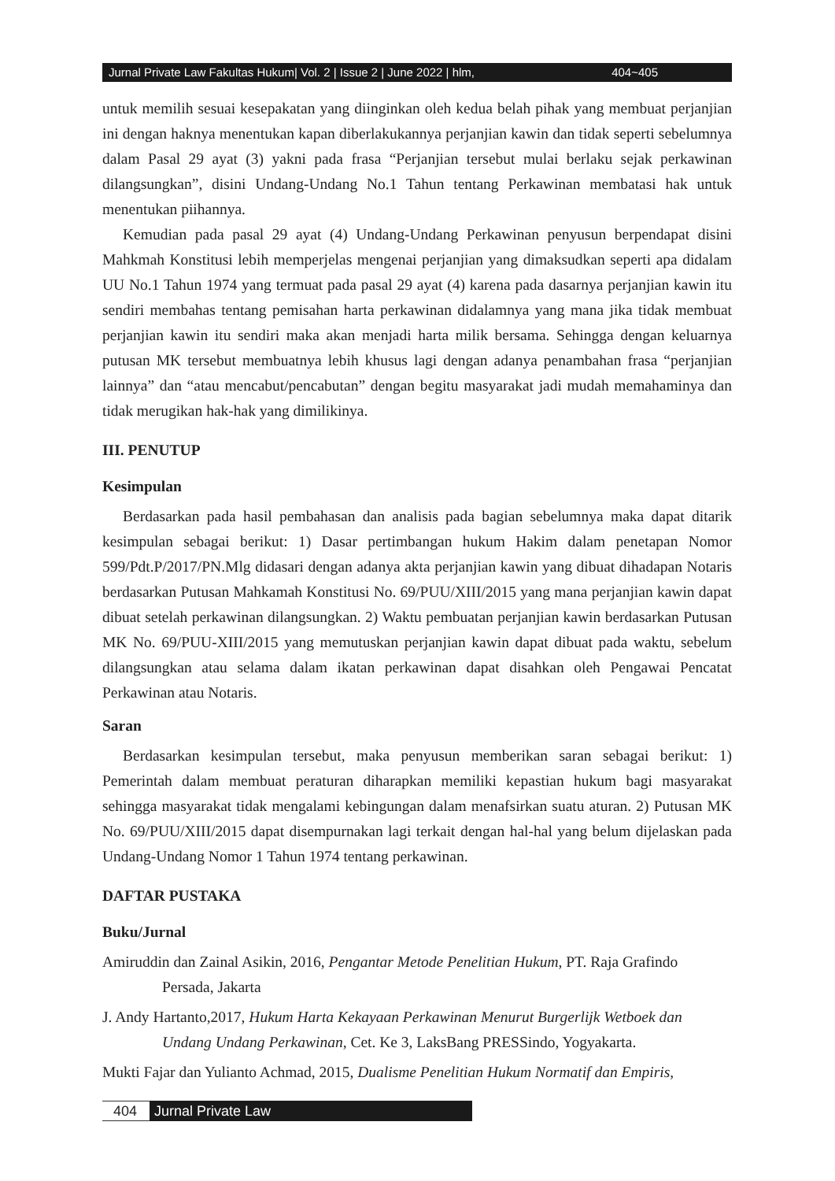Jurnal Private Law Fakultas Hukum| Vol. 2 | Issue 2 | June 2022 | hlm, 404~405
untuk memilih sesuai kesepakatan yang diinginkan oleh kedua belah pihak yang membuat perjanjian ini dengan haknya menentukan kapan diberlakukannya perjanjian kawin dan tidak seperti sebelumnya dalam Pasal 29 ayat (3) yakni pada frasa “Perjanjian tersebut mulai berlaku sejak perkawinan dilangsungkan”, disini Undang-Undang No.1 Tahun tentang Perkawinan membatasi hak untuk menentukan piihannya.
Kemudian pada pasal 29 ayat (4) Undang-Undang Perkawinan penyusun berpendapat disini Mahkmah Konstitusi lebih memperjelas mengenai perjanjian yang dimaksudkan seperti apa didalam UU No.1 Tahun 1974 yang termuat pada pasal 29 ayat (4) karena pada dasarnya perjanjian kawin itu sendiri membahas tentang pemisahan harta perkawinan didalamnya yang mana jika tidak membuat perjanjian kawin itu sendiri maka akan menjadi harta milik bersama. Sehingga dengan keluarnya putusan MK tersebut membuatnya lebih khusus lagi dengan adanya penambahan frasa “perjanjian lainnya” dan “atau mencabut/pencabutan” dengan begitu masyarakat jadi mudah memahaminya dan tidak merugikan hak-hak yang dimilikinya.
III. PENUTUP
Kesimpulan
Berdasarkan pada hasil pembahasan dan analisis pada bagian sebelumnya maka dapat ditarik kesimpulan sebagai berikut: 1) Dasar pertimbangan hukum Hakim dalam penetapan Nomor 599/Pdt.P/2017/PN.Mlg didasari dengan adanya akta perjanjian kawin yang dibuat dihadapan Notaris berdasarkan Putusan Mahkamah Konstitusi No. 69/PUU/XIII/2015 yang mana perjanjian kawin dapat dibuat setelah perkawinan dilangsungkan. 2) Waktu pembuatan perjanjian kawin berdasarkan Putusan MK No. 69/PUU-XIII/2015 yang memutuskan perjanjian kawin dapat dibuat pada waktu, sebelum dilangsungkan atau selama dalam ikatan perkawinan dapat disahkan oleh Pengawai Pencatat Perkawinan atau Notaris.
Saran
Berdasarkan kesimpulan tersebut, maka penyusun memberikan saran sebagai berikut: 1) Pemerintah dalam membuat peraturan diharapkan memiliki kepastian hukum bagi masyarakat sehingga masyarakat tidak mengalami kebingungan dalam menafsirkan suatu aturan. 2) Putusan MK No. 69/PUU/XIII/2015 dapat disempurnakan lagi terkait dengan hal-hal yang belum dijelaskan pada Undang-Undang Nomor 1 Tahun 1974 tentang perkawinan.
DAFTAR PUSTAKA
Buku/Jurnal
Amiruddin dan Zainal Asikin, 2016, Pengantar Metode Penelitian Hukum, PT. Raja Grafindo Persada, Jakarta
J. Andy Hartanto,2017, Hukum Harta Kekayaan Perkawinan Menurut Burgerlijk Wetboek dan Undang Undang Perkawinan, Cet. Ke 3, LaksBang PRESSindo, Yogyakarta.
Mukti Fajar dan Yulianto Achmad, 2015, Dualisme Penelitian Hukum Normatif dan Empiris,
404
Jurnal Private Law